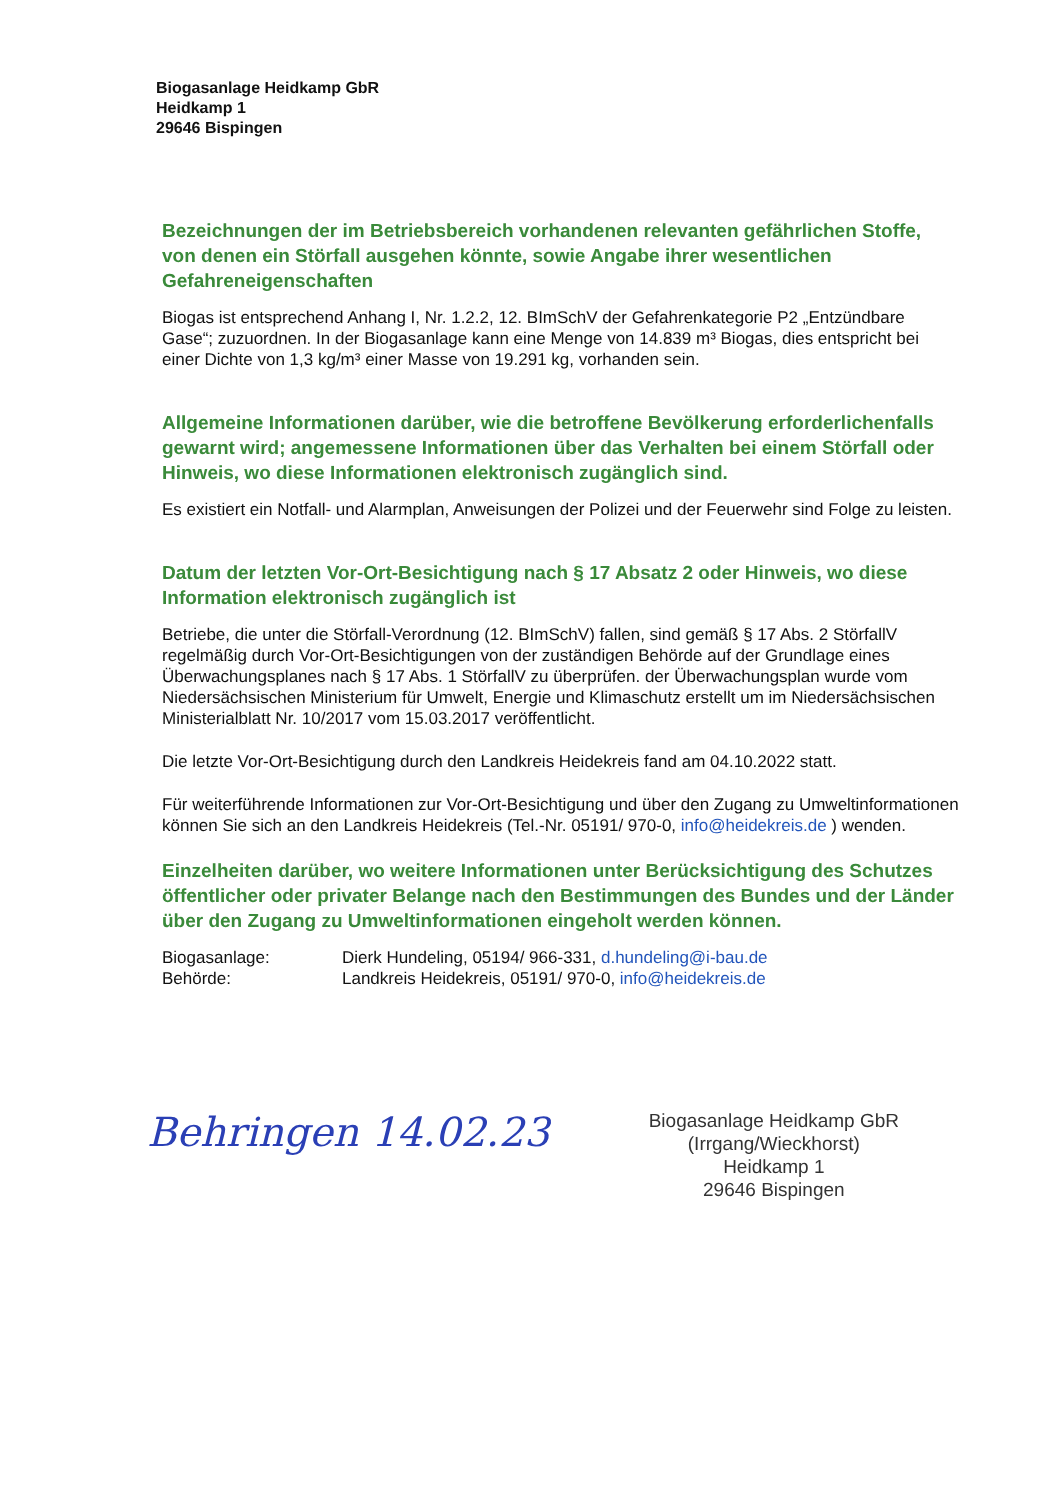Biogasanlage Heidkamp GbR
Heidkamp 1
29646 Bispingen
Bezeichnungen der im Betriebsbereich vorhandenen relevanten gefährlichen Stoffe, von denen ein Störfall ausgehen könnte, sowie Angabe ihrer wesentlichen Gefahreneigenschaften
Biogas ist entsprechend Anhang I, Nr. 1.2.2, 12. BImSchV der Gefahrenkategorie P2 „Entzündbare Gase“; zuzuordnen. In der Biogasanlage kann eine Menge von 14.839 m³ Biogas, dies entspricht bei einer Dichte von 1,3 kg/m³ einer Masse von 19.291 kg, vorhanden sein.
Allgemeine Informationen darüber, wie die betroffene Bevölkerung erforderlichenfalls gewarnt wird; angemessene Informationen über das Verhalten bei einem Störfall oder Hinweis, wo diese Informationen elektronisch zugänglich sind.
Es existiert ein Notfall- und Alarmplan, Anweisungen der Polizei und der Feuerwehr sind Folge zu leisten.
Datum der letzten Vor-Ort-Besichtigung nach § 17 Absatz 2 oder Hinweis, wo diese Information elektronisch zugänglich ist
Betriebe, die unter die Störfall-Verordnung (12. BImSchV) fallen, sind gemäß § 17 Abs. 2 StörfallV regelmäßig durch Vor-Ort-Besichtigungen von der zuständigen Behörde auf der Grundlage eines Überwachungsplanes nach § 17 Abs. 1 StörfallV zu überprüfen. der Überwachungsplan wurde vom Niedersächsischen Ministerium für Umwelt, Energie und Klimaschutz erstellt um im Niedersächsischen Ministerialblatt Nr. 10/2017 vom 15.03.2017 veröffentlicht.
Die letzte Vor-Ort-Besichtigung durch den Landkreis Heidekreis fand am 04.10.2022 statt.
Für weiterführende Informationen zur Vor-Ort-Besichtigung und über den Zugang zu Umweltinformationen können Sie sich an den Landkreis Heidekreis (Tel.-Nr. 05191/ 970-0, info@heidekreis.de ) wenden.
Einzelheiten darüber, wo weitere Informationen unter Berücksichtigung des Schutzes öffentlicher oder privater Belange nach den Bestimmungen des Bundes und der Länder über den Zugang zu Umweltinformationen eingeholt werden können.
Biogasanlage: Dierk Hundeling, 05194/ 966-331, d.hundeling@i-bau.de
Behörde: Landkreis Heidekreis, 05191/ 970-0, info@heidekreis.de
Behringen 14.02.23
Biogasanlage Heidkamp GbR
(Irrgang/Wieckhorst)
Heidkamp 1
29646 Bispingen